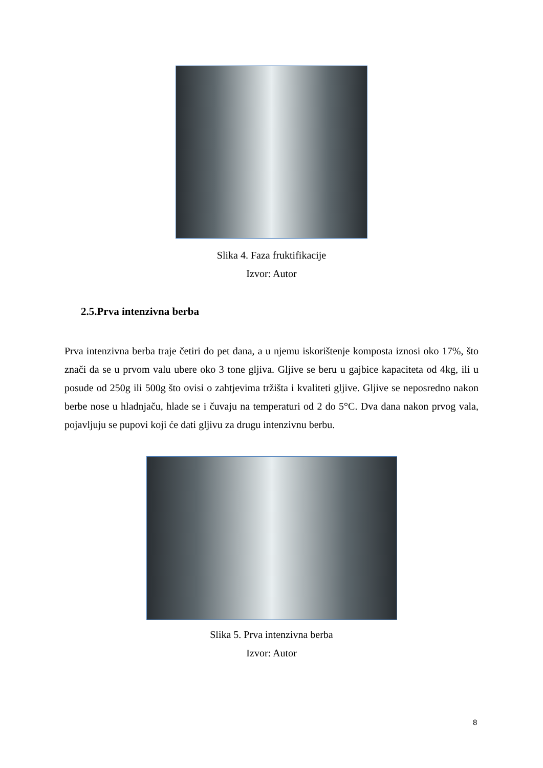Slika 4. Faza fruktifikacije
Izvor: Autor
2.5.Prva intenzivna berba
Prva intenzivna berba traje četiri do pet dana, a u njemu iskorištenje komposta iznosi oko 17%, što znači da se u prvom valu ubere oko 3 tone gljiva. Gljive se beru u gajbice kapaciteta od 4kg, ili u posude od 250g ili 500g što ovisi o zahtjevima tržišta i kvaliteti gljive. Gljive se neposredno nakon berbe nose u hladnjaču, hlade se i čuvaju na temperaturi od 2 do 5°C. Dva dana nakon prvog vala, pojavljuju se pupovi koji će dati gljivu za drugu intenzivnu berbu.
Slika 5. Prva intenzivna berba
Izvor: Autor
8